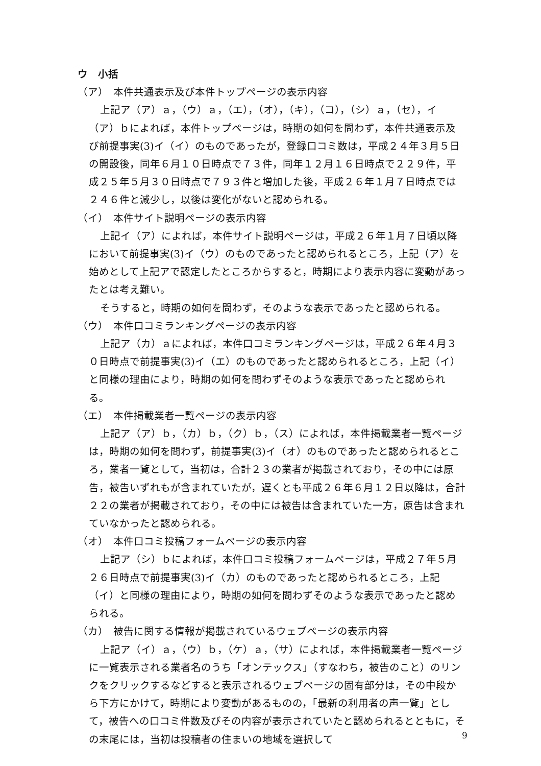ウ　小括
（ア）　本件共通表示及び本件トップページの表示内容
上記ア（ア）ａ，（ウ）ａ，（エ），（オ），（キ），（コ），（シ）ａ，（セ），イ（ア）ｂによれば，本件トップページは，時期の如何を問わず，本件共通表示及び前提事実(3)イ（イ）のものであったが，登録口コミ数は，平成２４年３月５日の開設後，同年６月１０日時点で７３件，同年１２月１６日時点で２２９件，平成２５年５月３０日時点で７９３件と増加した後，平成２６年１月７日時点では２４６件と減少し，以後は変化がないと認められる。
（イ）　本件サイト説明ページの表示内容
上記イ（ア）によれば，本件サイト説明ページは，平成２６年１月７日頃以降において前提事実(3)イ（ウ）のものであったと認められるところ，上記（ア）を始めとして上記アで認定したところからすると，時期により表示内容に変動があったとは考え難い。
そうすると，時期の如何を問わず，そのような表示であったと認められる。
（ウ）　本件口コミランキングページの表示内容
上記ア（カ）ａによれば，本件口コミランキングページは，平成２６年４月３０日時点で前提事実(3)イ（エ）のものであったと認められるところ，上記（イ）と同様の理由により，時期の如何を問わずそのような表示であったと認められる。
（エ）　本件掲載業者一覧ページの表示内容
上記ア（ア）ｂ，（カ）ｂ，（ク）ｂ，（ス）によれば，本件掲載業者一覧ページは，時期の如何を問わず，前提事実(3)イ（オ）のものであったと認められるところ，業者一覧として，当初は，合計２３の業者が掲載されており，その中には原告，被告いずれもが含まれていたが，遅くとも平成２６年６月１２日以降は，合計２２の業者が掲載されており，その中には被告は含まれていた一方，原告は含まれていなかったと認められる。
（オ）　本件口コミ投稿フォームページの表示内容
上記ア（シ）ｂによれば，本件口コミ投稿フォームページは，平成２７年５月２６日時点で前提事実(3)イ（カ）のものであったと認められるところ，上記（イ）と同様の理由により，時期の如何を問わずそのような表示であったと認められる。
（カ）　被告に関する情報が掲載されているウェブページの表示内容
上記ア（イ）ａ，（ウ）ｂ，（ケ）ａ，（サ）によれば，本件掲載業者一覧ページに一覧表示される業者名のうち「オンテックス」（すなわち，被告のこと）のリンクをクリックするなどすると表示されるウェブページの固有部分は，その中段から下方にかけて，時期により変動があるものの，「最新の利用者の声一覧」として，被告への口コミ件数及びその内容が表示されていたと認められるとともに，その末尾には，当初は投稿者の住まいの地域を選択して
9